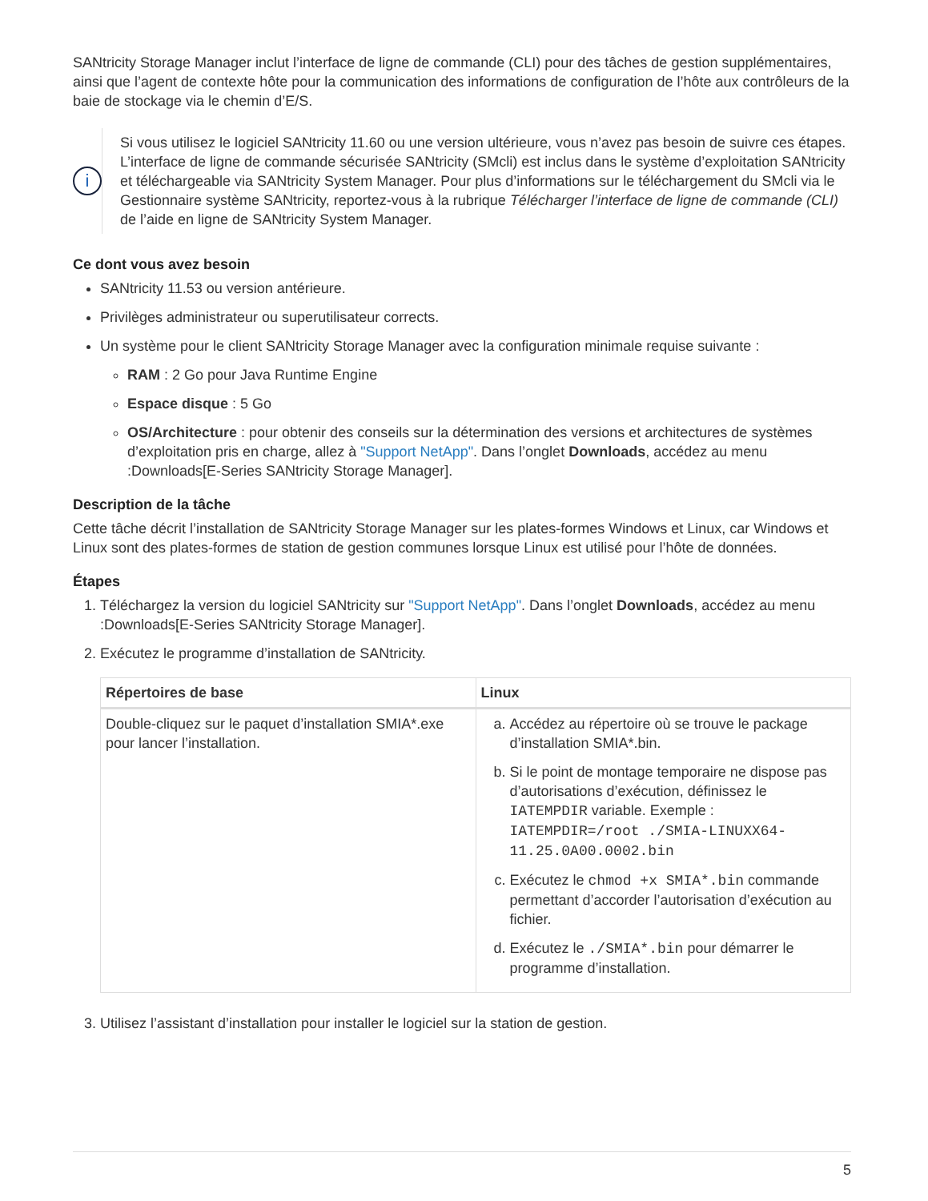SANtricity Storage Manager inclut l’interface de ligne de commande (CLI) pour des tâches de gestion supplémentaires, ainsi que l’agent de contexte hôte pour la communication des informations de configuration de l’hôte aux contrôleurs de la baie de stockage via le chemin d’E/S.
i
Si vous utilisez le logiciel SANtricity 11.60 ou une version ultérieure, vous n’avez pas besoin de suivre ces étapes. L’interface de ligne de commande sécurisée SANtricity (SMcli) est inclus dans le système d’exploitation SANtricity et téléchargeable via SANtricity System Manager. Pour plus d’informations sur le téléchargement du SMcli via le Gestionnaire système SANtricity, reportez-vous à la rubrique Télécharger l’interface de ligne de commande (CLI) de l’aide en ligne de SANtricity System Manager.
Ce dont vous avez besoin
SANtricity 11.53 ou version antérieure.
Privilèges administrateur ou superutilisateur corrects.
Un système pour le client SANtricity Storage Manager avec la configuration minimale requise suivante :
RAM : 2 Go pour Java Runtime Engine
Espace disque : 5 Go
OS/Architecture : pour obtenir des conseils sur la détermination des versions et architectures de systèmes d’exploitation pris en charge, allez à "Support NetApp". Dans l’onglet Downloads, accédez au menu :Downloads[E-Series SANtricity Storage Manager].
Description de la tâche
Cette tâche décrit l’installation de SANtricity Storage Manager sur les plates-formes Windows et Linux, car Windows et Linux sont des plates-formes de station de gestion communes lorsque Linux est utilisé pour l’hôte de données.
Étapes
1. Téléchargez la version du logiciel SANtricity sur "Support NetApp". Dans l’onglet Downloads, accédez au menu :Downloads[E-Series SANtricity Storage Manager].
2. Exécutez le programme d’installation de SANtricity.
| Répertoires de base | Linux |
| --- | --- |
| Double-cliquez sur le paquet d’installation SMIA*.exe pour lancer l’installation. | a. Accédez au répertoire où se trouve le package d’installation SMIA*.bin. b. Si le point de montage temporaire ne dispose pas d’autorisations d’exécution, définissez le IATEMPDIR variable. Exemple : IATEMPDIR=/root ./SMIA-LINUXX64-11.25.0A00.0002.bin c. Exécutez le chmod +x SMIA*.bin commande permettant d’accorder l’autorisation d’exécution au fichier. d. Exécutez le ./SMIA*.bin pour démarrer le programme d’installation. |
3. Utilisez l’assistant d’installation pour installer le logiciel sur la station de gestion.
5